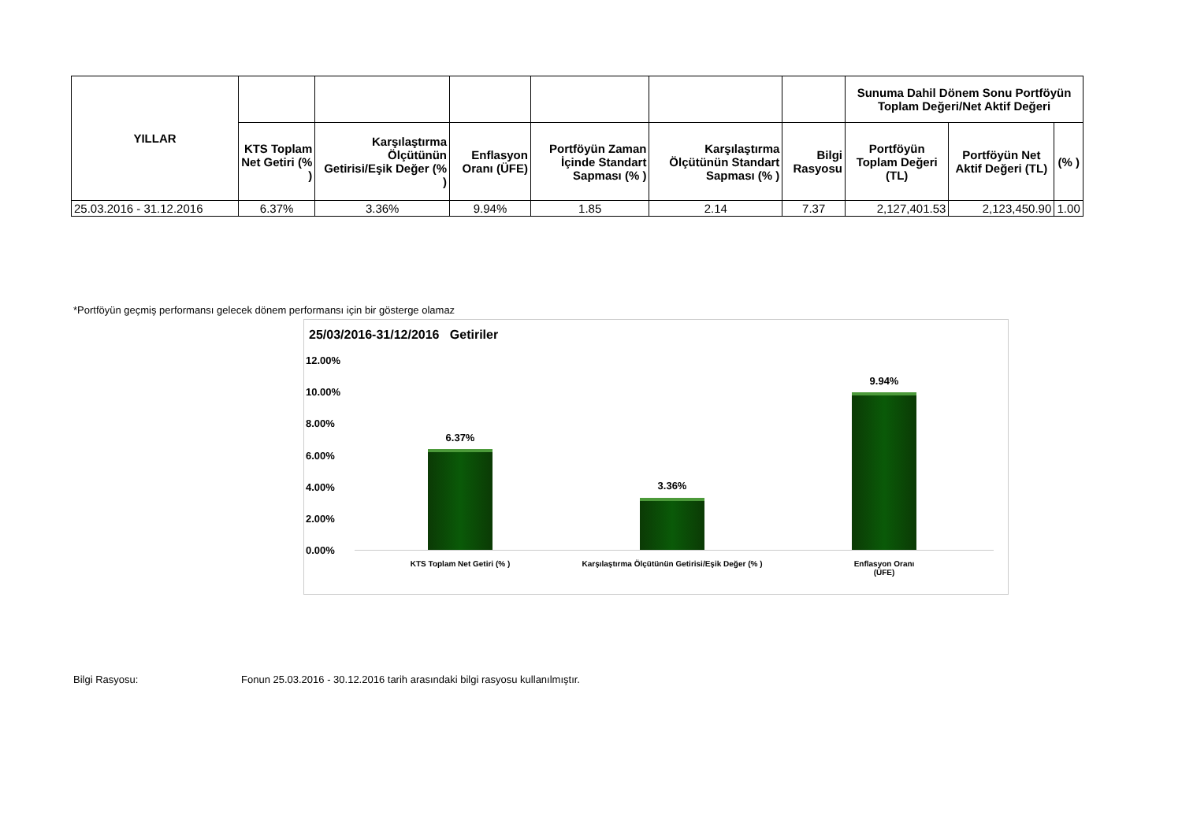| YILLAR | | | | | | | Sunuma Dahil Dönem Sonu Portföyün Toplam Değeri/Net Aktif Değeri | | |
| --- | --- | --- | --- | --- | --- | --- | --- | --- | --- |
| | KTS Toplam Net Getiri (% ) | Karşılaştırma Ölçütünün Getirisi/Eşik Değer (% ) | Enflasyon Oranı (ÜFE) | Portföyün Zaman İçinde Standart Sapması (% ) | Karşılaştırma Ölçütünün Standart Sapması (% ) | Bilgi Rasyosu | Portföyün Toplam Değeri (TL) | Portföyün Net Aktif Değeri (TL) | (% ) |
| 25.03.2016 - 31.12.2016 | 6.37% | 3.36% | 9.94% | 1.85 | 2.14 | 7.37 | 2,127,401.53 | 2,123,450.90 | 1.00 |
*Portföyün geçmiş performansı gelecek dönem performansı için bir gösterge olamaz
25/03/2016-31/12/2016 Getiriler
12.00%
10.00%
8.00%
6.00%
4.00%
2.00%
0.00%
6.37%
3.36%
9.94%
KTS Toplam Net Getiri (% )
Karşılaştırma Ölçütünün Getirisi/Eşik Değer (% )
Enflasyon Oranı
(ÜFE)
Bilgi Rasyosu:
Fonun 25.03.2016 - 30.12.2016 tarih arasındaki bilgi rasyosu kullanılmıştır.